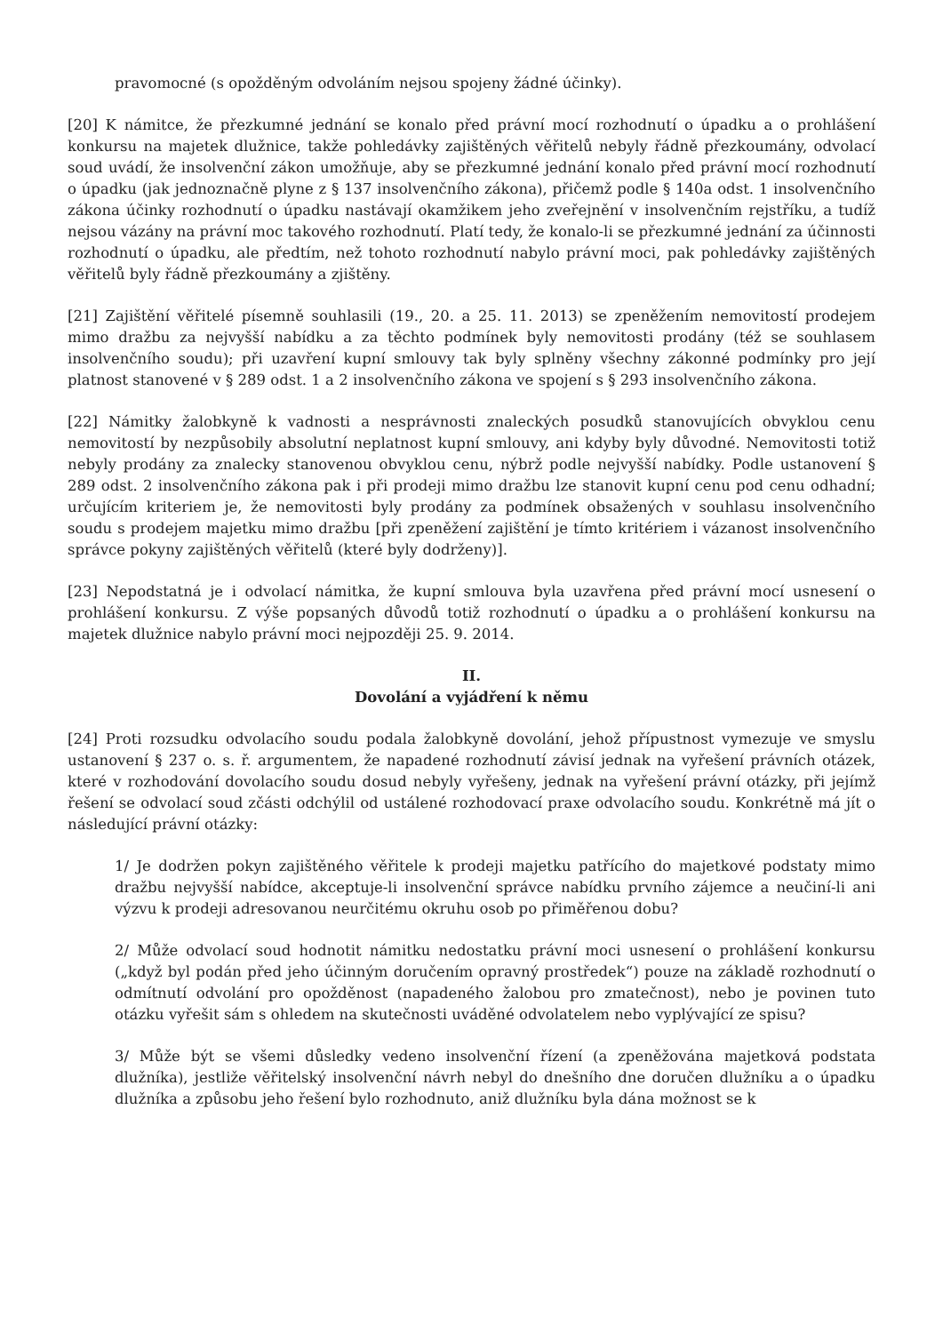pravomocné (s opožděným odvoláním nejsou spojeny žádné účinky).
[20] K námitce, že přezkumné jednání se konalo před právní mocí rozhodnutí o úpadku a o prohlášení konkursu na majetek dlužnice, takže pohledávky zajištěných věřitelů nebyly řádně přezkoumány, odvolací soud uvádí, že insolvenční zákon umožňuje, aby se přezkumné jednání konalo před právní mocí rozhodnutí o úpadku (jak jednoznačně plyne z § 137 insolvenčního zákona), přičemž podle § 140a odst. 1 insolvenčního zákona účinky rozhodnutí o úpadku nastávají okamžikem jeho zveřejnění v insolvenčním rejstříku, a tudíž nejsou vázány na právní moc takového rozhodnutí. Platí tedy, že konalo-li se přezkumné jednání za účinnosti rozhodnutí o úpadku, ale předtím, než tohoto rozhodnutí nabylo právní moci, pak pohledávky zajištěných věřitelů byly řádně přezkoumány a zjištěny.
[21] Zajištění věřitelé písemně souhlasili (19., 20. a 25. 11. 2013) se zpeněžením nemovitostí prodejem mimo dražbu za nejvyšší nabídku a za těchto podmínek byly nemovitosti prodány (též se souhlasem insolvenčního soudu); při uzavření kupní smlouvy tak byly splněny všechny zákonné podmínky pro její platnost stanovené v § 289 odst. 1 a 2 insolvenčního zákona ve spojení s § 293 insolvenčního zákona.
[22] Námitky žalobkyně k vadnosti a nesprávnosti znaleckých posudků stanovujících obvyklou cenu nemovitostí by nezpůsobily absolutní neplatnost kupní smlouvy, ani kdyby byly důvodné. Nemovitosti totiž nebyly prodány za znalecky stanovenou obvyklou cenu, nýbrž podle nejvyšší nabídky. Podle ustanovení § 289 odst. 2 insolvenčního zákona pak i při prodeji mimo dražbu lze stanovit kupní cenu pod cenu odhadní; určujícím kriteriem je, že nemovitosti byly prodány za podmínek obsažených v souhlasu insolvenčního soudu s prodejem majetku mimo dražbu [při zpeněžení zajištění je tímto kritériem i vázanost insolvenčního správce pokyny zajištěných věřitelů (které byly dodrženy)].
[23] Nepodstatná je i odvolací námitka, že kupní smlouva byla uzavřena před právní mocí usnesení o prohlášení konkursu. Z výše popsaných důvodů totiž rozhodnutí o úpadku a o prohlášení konkursu na majetek dlužnice nabylo právní moci nejpozději 25. 9. 2014.
II.
Dovolání a vyjádření k němu
[24] Proti rozsudku odvolacího soudu podala žalobkyně dovolání, jehož přípustnost vymezuje ve smyslu ustanovení § 237 o. s. ř. argumentem, že napadené rozhodnutí závisí jednak na vyřešení právních otázek, které v rozhodování dovolacího soudu dosud nebyly vyřešeny, jednak na vyřešení právní otázky, při jejímž řešení se odvolací soud zčásti odchýlil od ustálené rozhodovací praxe odvolacího soudu. Konkrétně má jít o následující právní otázky:
1/ Je dodržen pokyn zajištěného věřitele k prodeji majetku patřícího do majetkové podstaty mimo dražbu nejvyšší nabídce, akceptuje-li insolvenční správce nabídku prvního zájemce a neučiní-li ani výzvu k prodeji adresovanou neurčitému okruhu osob po přiměřenou dobu?
2/ Může odvolací soud hodnotit námitku nedostatku právní moci usnesení o prohlášení konkursu („když byl podán před jeho účinným doručením opravný prostředek“) pouze na základě rozhodnutí o odmítnutí odvolání pro opožděnost (napadeného žalobou pro zmatečnost), nebo je povinen tuto otázku vyřešit sám s ohledem na skutečnosti uváděné odvolatelem nebo vyplývající ze spisu?
3/ Může být se všemi důsledky vedeno insolvenční řízení (a zpeněžována majetková podstata dlužníka), jestliže věřitelský insolvenční návrh nebyl do dnešního dne doručen dlužníku a o úpadku dlužníka a způsobu jeho řešení bylo rozhodnuto, aniž dlužníku byla dána možnost se k